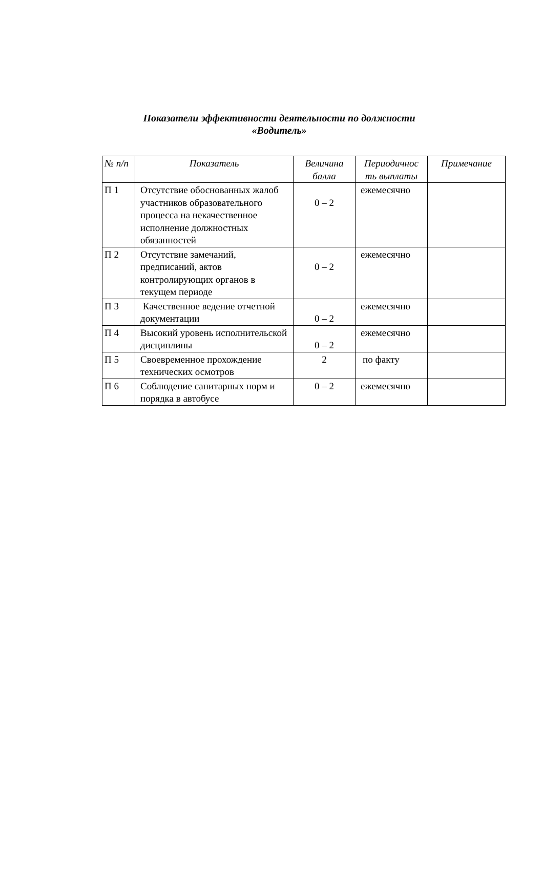Показатели эффективности деятельности по должности
«Водитель»
| № п/п | Показатель | Величина балла | Периодичнос ть выплаты | Примечание |
| --- | --- | --- | --- | --- |
| П 1 | Отсутствие обоснованных жалоб участников образовательного процесса на некачественное исполнение должностных обязанностей | 0 – 2 | ежемесячно | |
| П 2 | Отсутствие замечаний, предписаний, актов контролирующих органов в текущем периоде | 0 – 2 | ежемесячно | |
| П 3 | Качественное ведение отчетной документации | 0 – 2 | ежемесячно | |
| П 4 | Высокий уровень исполнительской дисциплины | 0 – 2 | ежемесячно | |
| П 5 | Своевременное прохождение технических осмотров | 2 | по факту | |
| П 6 | Соблюдение санитарных норм и порядка в автобусе | 0 – 2 | ежемесячно | |